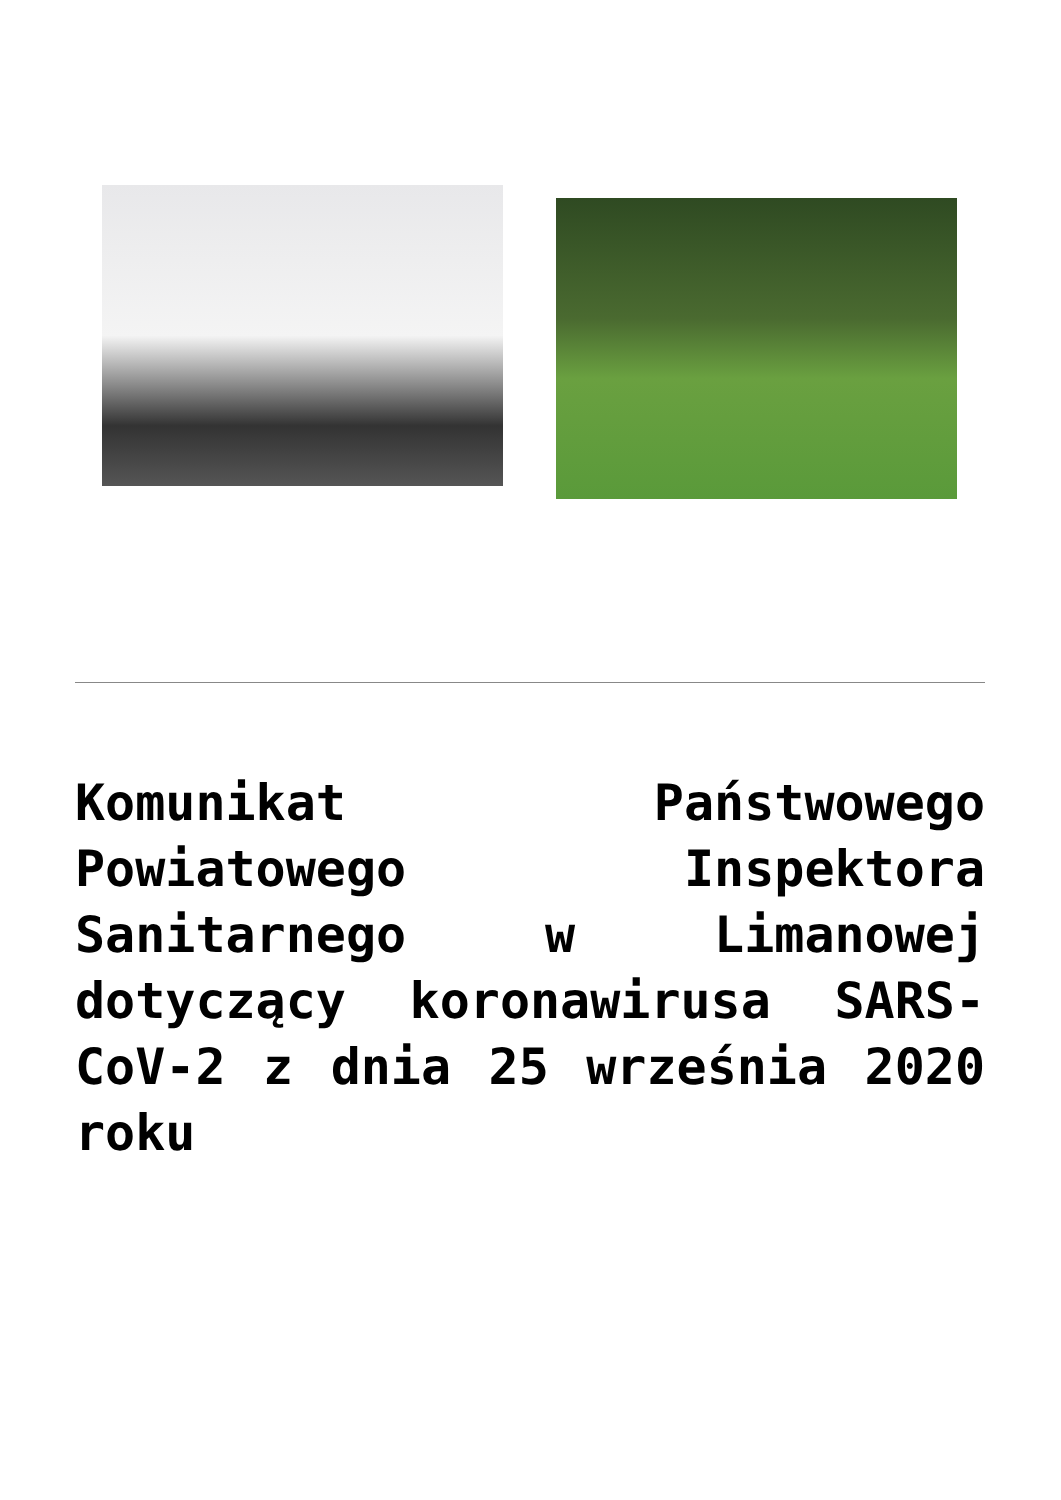Komunikat Państwowego Powiatowego Inspektora Sanitarnego w Limanowej dotyczący koronawirusa SARS-CoV-2 z dnia 25 września 2020 roku